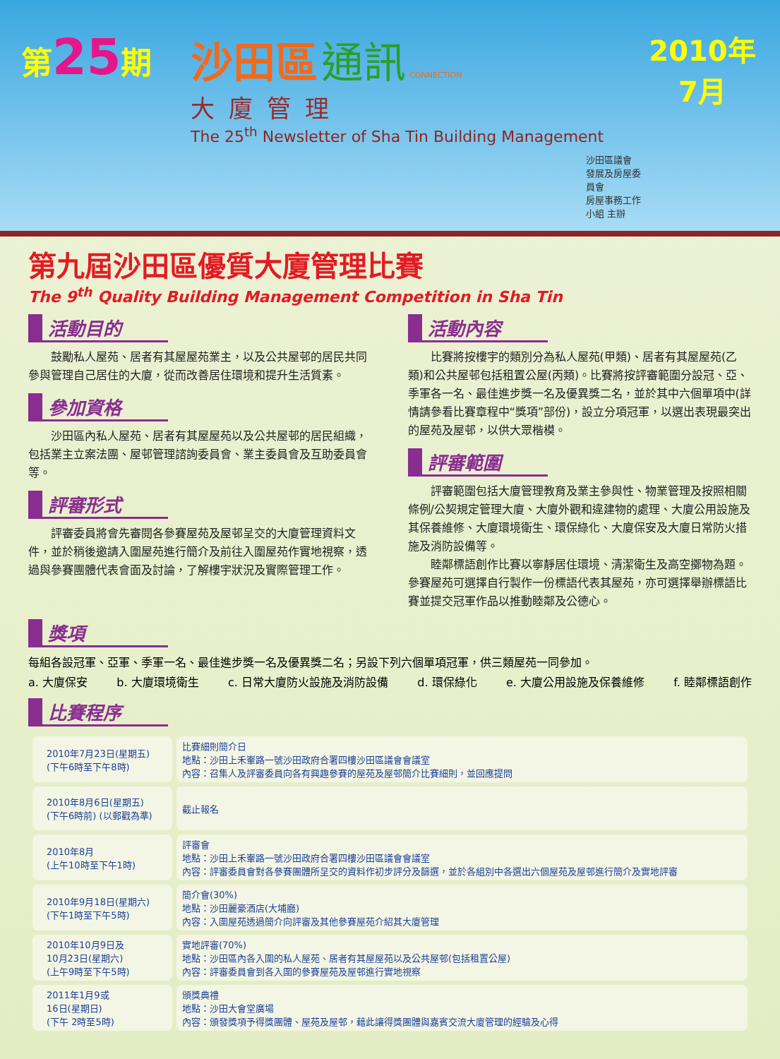第25期
沙田區 通訊 CONNECTION
大廈管理
The 25<sup>th</sup> Newsletter of Sha Tin Building Management
沙田區議會
發展及房屋委員會
房屋事務工作小組 主辦
2010年
7月
第九屆沙田區優質大廈管理比賽
The 9<sup>th</sup> Quality Building Management Competition in Sha Tin
活動目的
鼓勵私人屋苑、居者有其屋屋苑業主，以及公共屋邨的居民共同參與管理自己居住的大廈，從而改善居住環境和提升生活質素。
參加資格
沙田區內私人屋苑、居者有其屋屋苑以及公共屋邨的居民組織，包括業主立案法團、屋邨管理諮詢委員會、業主委員會及互助委員會等。
評審形式
評審委員將會先審閱各參賽屋苑及屋邨呈交的大廈管理資料文件，並於稍後邀請入圍屋苑進行簡介及前往入圍屋苑作實地視察，透過與參賽團體代表會面及討論，了解樓宇狀況及實際管理工作。
活動內容
比賽將按樓宇的類別分為私人屋苑(甲類)、居者有其屋屋苑(乙類)和公共屋邨包括租置公屋(丙類)。比賽將按評審範圍分設冠、亞、季軍各一名、最佳進步獎一名及優異獎二名，並於其中六個單項中(詳情請參看比賽章程中“獎項”部份)，設立分項冠軍，以選出表現最突出的屋苑及屋邨，以供大眾楷模。
評審範圍
評審範圍包括大廈管理教育及業主參與性、物業管理及按照相關條例/公契規定管理大廈、大廈外觀和違建物的處理、大廈公用設施及其保養維修、大廈環境衛生、環保綠化、大廈保安及大廈日常防火措施及消防設備等。
睦鄰標語創作比賽以寧靜居住環境、清潔衛生及高空擲物為題。參賽屋苑可選擇自行製作一份標語代表其屋苑，亦可選擇舉辦標語比賽並提交冠軍作品以推動睦鄰及公德心。
獎項
每組各設冠軍、亞軍、季軍一名、最佳進步獎一名及優異獎二名；另設下列六個單項冠軍，供三類屋苑一同參加。
a. 大廈保安 b. 大廈環境衛生 c. 日常大廈防火設施及消防設備 d. 環保綠化 e. 大廈公用設施及保養維修 f. 睦鄰標語創作
比賽程序
| 2010年7月23日(星期五) (下午6時至下午8時) | 比賽細則簡介日 地點：沙田上禾輋路一號沙田政府合署四樓沙田區議會會議室 內容：召集人及評審委員向各有興趣參賽的屋苑及屋邨簡介比賽細則，並回應提問 |
| 2010年8月6日(星期五) (下午6時前) (以郵戳為準) | 截止報名 |
| 2010年8月 (上午10時至下午1時) | 評審會 地點：沙田上禾輋路一號沙田政府合署四樓沙田區議會會議室 內容：評審委員會對各參賽團體所呈交的資料作初步評分及篩選，並於各組別中各選出六個屋苑及屋邨進行簡介及實地評審 |
| 2010年9月18日(星期六) (下午1時至下午5時) | 簡介會(30%) 地點：沙田麗豪酒店(大埔廳) 內容：入圍屋苑透過簡介向評審及其他參賽屋苑介紹其大廈管理 |
| 2010年10月9日及 10月23日(星期六) (上午9時至下午5時) | 實地評審(70%) 地點：沙田區內各入圍的私人屋苑、居者有其屋屋苑以及公共屋邨(包括租置公屋) 內容：評審委員會到各入圍的參賽屋苑及屋邨進行實地視察 |
| 2011年1月9或 16日(星期日) (下午 2時至5時) | 頒獎典禮 地點：沙田大會堂廣場 內容：頒發獎項予得獎團體、屋苑及屋邨，藉此讓得獎團體與嘉賓交流大廈管理的經驗及心得 |